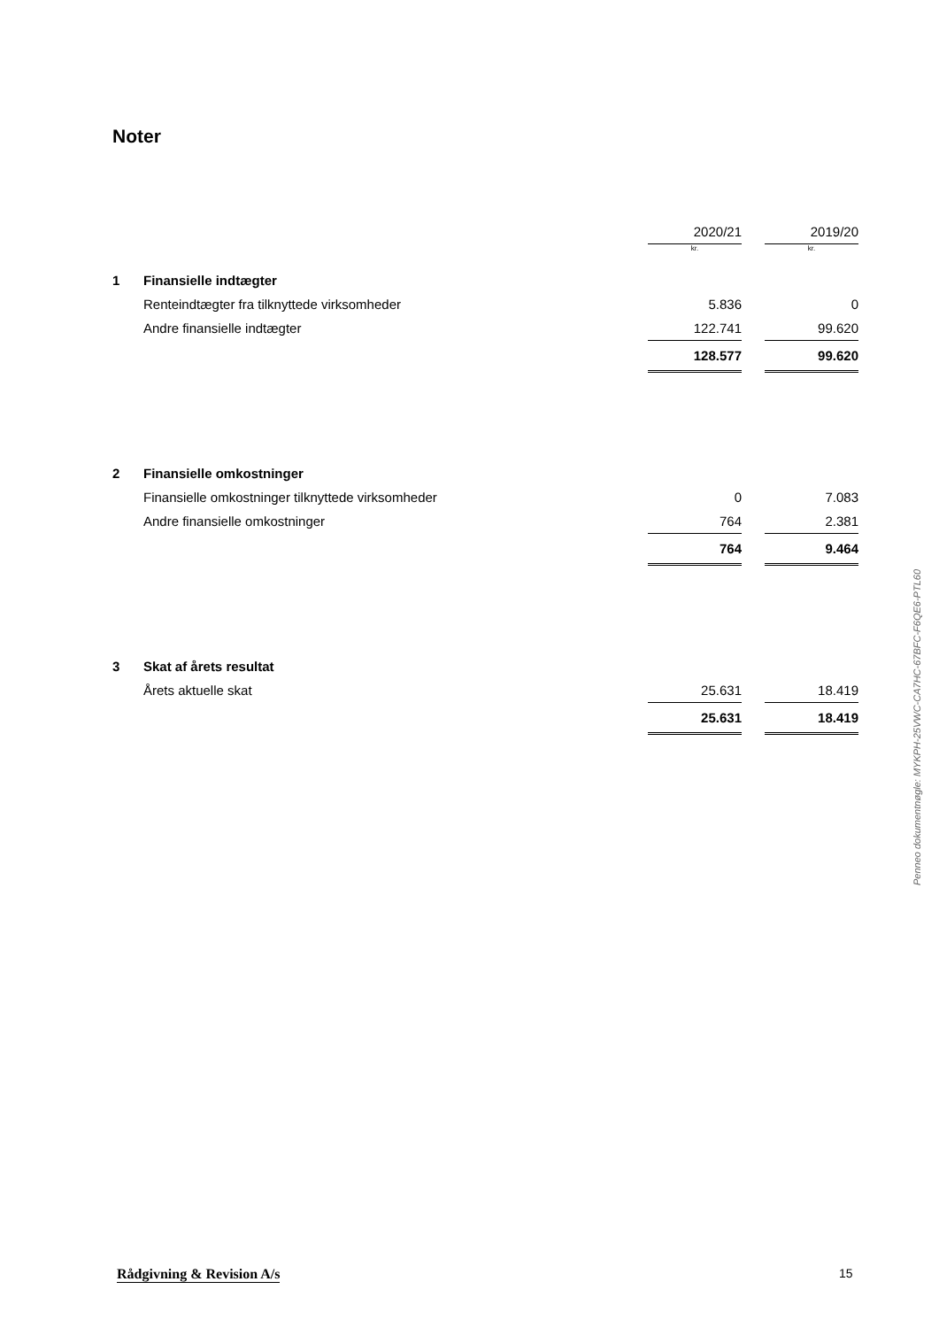Noter
| | | 2020/21 | | 2019/20 |
| | | kr. | | kr. |
| 1 | Finansielle indtægter | | | |
| | Renteindtægter fra tilknyttede virksomheder | 5.836 | | 0 |
| | Andre finansielle indtægter | 122.741 | | 99.620 |
| | | 128.577 | | 99.620 |
| 2 | Finansielle omkostninger | | | |
| | Finansielle omkostninger tilknyttede virksomheder | 0 | | 7.083 |
| | Andre finansielle omkostninger | 764 | | 2.381 |
| | | 764 | | 9.464 |
| 3 | Skat af årets resultat | | | |
| | Årets aktuelle skat | 25.631 | | 18.419 |
| | | 25.631 | | 18.419 |
Penneo dokumentnøgle: MYKPH-25VWC-CA7HC-67BFC-F6QE6-PTL60
Rådgivning & Revision A/s 15